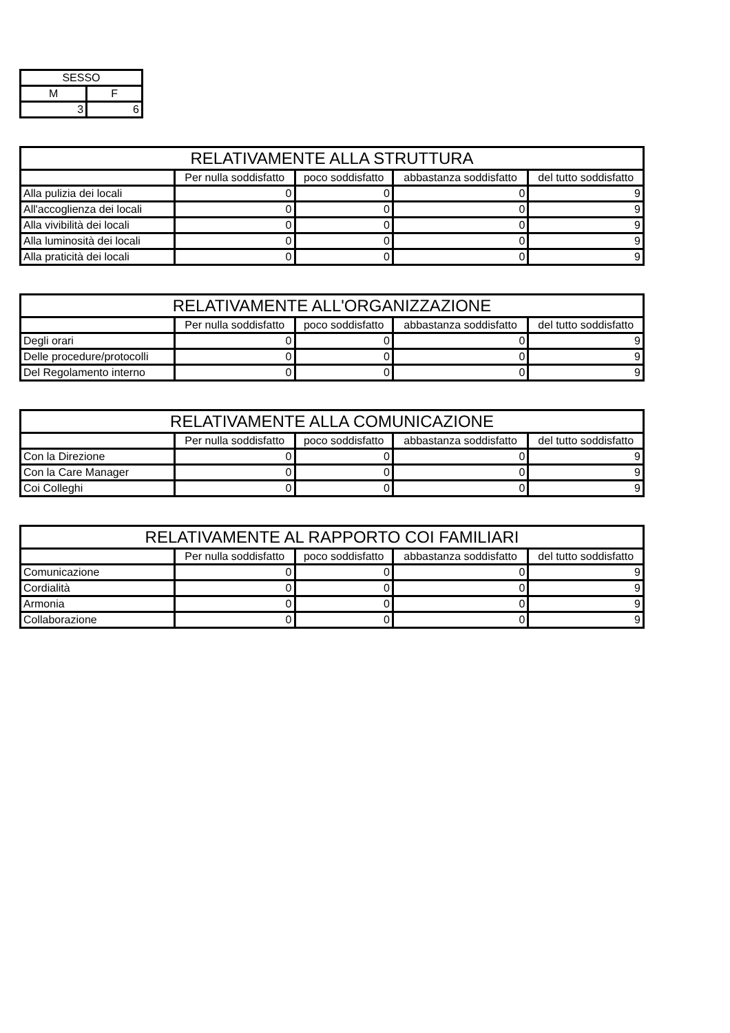| SESSO | |
| --- | --- |
| M | F |
| 3 | 6 |
| RELATIVAMENTE ALLA STRUTTURA | | | | |
| --- | --- | --- | --- | --- |
| | Per nulla soddisfatto | poco soddisfatto | abbastanza soddisfatto | del tutto soddisfatto |
| Alla pulizia dei locali | 0 | 0 | 0 | 9 |
| All'accoglienza dei locali | 0 | 0 | 0 | 9 |
| Alla vivibilità dei locali | 0 | 0 | 0 | 9 |
| Alla luminosità dei locali | 0 | 0 | 0 | 9 |
| Alla praticità dei locali | 0 | 0 | 0 | 9 |
| RELATIVAMENTE ALL'ORGANIZZAZIONE | | | | |
| --- | --- | --- | --- | --- |
| | Per nulla soddisfatto | poco soddisfatto | abbastanza soddisfatto | del tutto soddisfatto |
| Degli orari | 0 | 0 | 0 | 9 |
| Delle procedure/protocolli | 0 | 0 | 0 | 9 |
| Del Regolamento interno | 0 | 0 | 0 | 9 |
| RELATIVAMENTE ALLA COMUNICAZIONE | | | | |
| --- | --- | --- | --- | --- |
| | Per nulla soddisfatto | poco soddisfatto | abbastanza soddisfatto | del tutto soddisfatto |
| Con la Direzione | 0 | 0 | 0 | 9 |
| Con la Care Manager | 0 | 0 | 0 | 9 |
| Coi Colleghi | 0 | 0 | 0 | 9 |
| RELATIVAMENTE AL RAPPORTO COI FAMILIARI | | | | |
| --- | --- | --- | --- | --- |
| | Per nulla soddisfatto | poco soddisfatto | abbastanza soddisfatto | del tutto soddisfatto |
| Comunicazione | 0 | 0 | 0 | 9 |
| Cordialità | 0 | 0 | 0 | 9 |
| Armonia | 0 | 0 | 0 | 9 |
| Collaborazione | 0 | 0 | 0 | 9 |